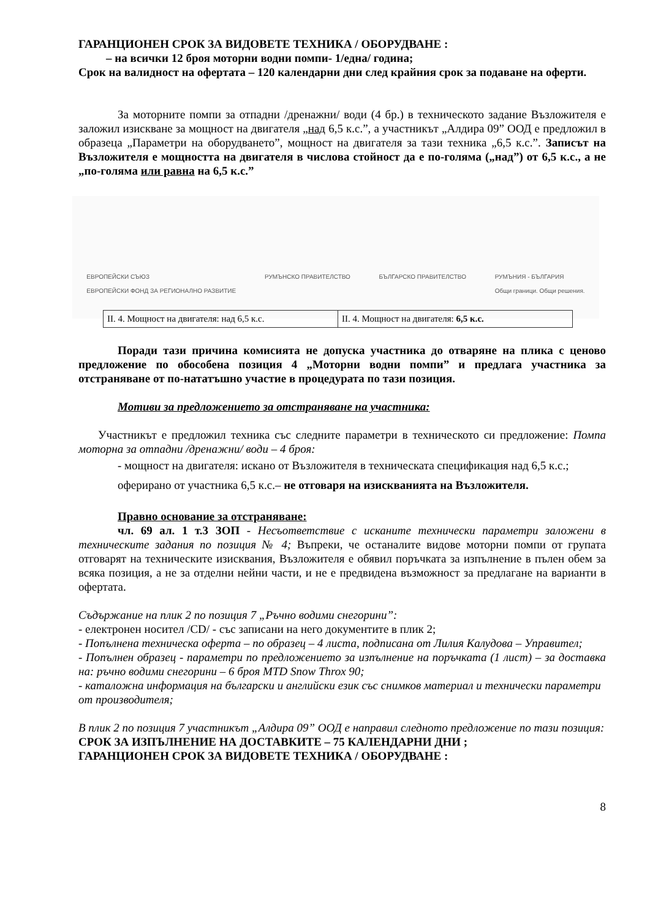ГАРАНЦИОНЕН СРОК ЗА ВИДОВЕТЕ ТЕХНИКА / ОБОРУДВАНЕ :
– на всички 12 броя моторни водни помпи- 1/една/ година;
Срок на валидност на офертата – 120 календарни дни след крайния срок за подаване на оферти.
За моторните помпи за отпадни /дренажни/ води (4 бр.) в техническото задание Възложителя е заложил изискване за мощност на двигателя „над 6,5 к.с.”, а участникът „Алдира 09” ООД е предложил в образеца „Параметри на оборудването”, мощност на двигателя за тази техника „6,5 к.с.”. Записът на Възложителя е мощността на двигателя в числова стойност да е по-голяма („над”) от 6,5 к.с., а не „по-голяма или равна на 6,5 к.с.”
ЕВРОПЕЙСКИ СЪЮЗ
ЕВРОПЕЙСКИ ФОНД ЗА РЕГИОНАЛНО РАЗВИТИЕ РУМЪНСКО ПРАВИТЕЛСТВО БЪЛГАРСКО ПРАВИТЕЛСТВО РУМЪНИЯ - БЪЛГАРИЯ
Общи граници. Общи решения.
| II. 4. Мощност на двигателя: над 6,5 к.с. | II. 4. Мощност на двигателя: 6,5 к.с. |
Поради тази причина комисията не допуска участника до отваряне на плика с ценово предложение по обособена позиция 4 „Моторни водни помпи” и предлага участника за отстраняване от по-нататъшно участие в процедурата по тази позиция.
Мотиви за предложението за отстраняване на участника:
Участникът е предложил техника със следните параметри в техническото си предложение: Помпа моторна за отпадни /дренажни/ води – 4 броя:
- мощност на двигателя: искано от Възложителя в техническата спецификация над 6,5 к.с.; оферирано от участника 6,5 к.с.– не отговаря на изискванията на Възложителя.
Правно основание за отстраняване:
чл. 69 ал. 1 т.3 ЗОП - Несъответствие с исканите технически параметри заложени в техническите задания по позиция № 4; Въпреки, че останалите видове моторни помпи от групата отговарят на техническите изисквания, Възложителя е обявил поръчката за изпълнение в пълен обем за всяка позиция, а не за отделни нейни части, и не е предвидена възможност за предлагане на варианти в офертата.
Съдържание на плик 2 по позиция 7 „Ръчно водими снегорини”:
- електронен носител /CD/ - със записани на него документите в плик 2;
- Попълнена техническа оферта – по образец – 4 листа, подписана от Лилия Калудова – Управител;
- Попълнен образец - параметри по предложението за изпълнение на поръчката (1 лист) – за доставка на: ръчно водими снегорини – 6 броя MTD Snow Throx 90;
- каталожна информация на български и английски език със снимков материал и технически параметри от производителя;
В плик 2 по позиция 7 участникът „Алдира 09” ООД е направил следното предложение по тази позиция:
СРОК ЗА ИЗПЪЛНЕНИЕ НА ДОСТАВКИТЕ – 75 КАЛЕНДАРНИ ДНИ ;
ГАРАНЦИОНЕН СРОК ЗА ВИДОВЕТЕ ТЕХНИКА / ОБОРУДВАНЕ :
8